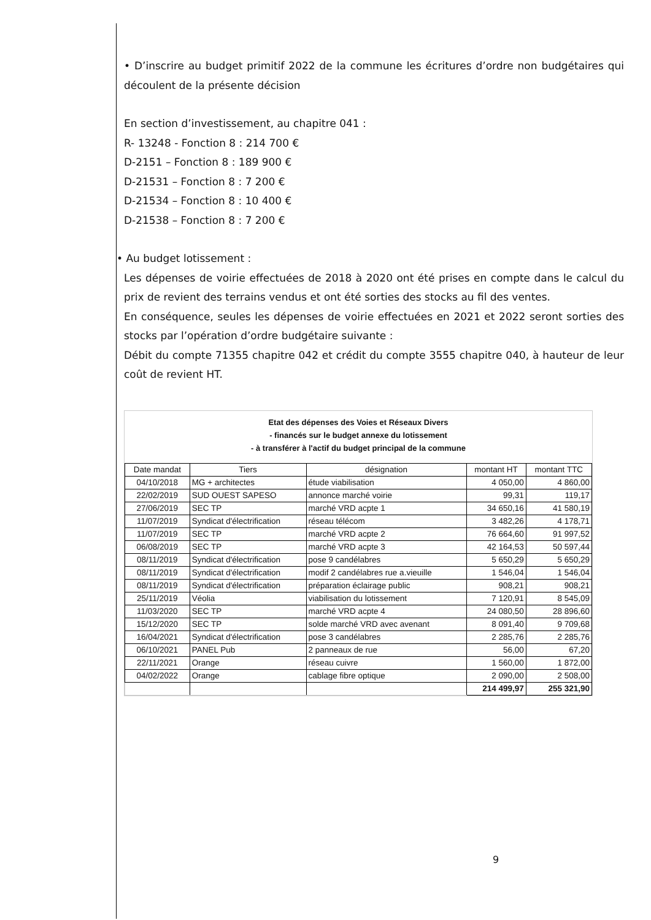• D’inscrire au budget primitif 2022 de la commune les écritures d’ordre non budgétaires qui découlent de la présente décision
En section d’investissement, au chapitre 041 :
R- 13248 - Fonction 8 : 214 700 €
D-2151 – Fonction 8 : 189 900 €
D-21531 – Fonction 8 : 7 200 €
D-21534 – Fonction 8 : 10 400 €
D-21538 – Fonction 8 : 7 200 €
• Au budget lotissement :
Les dépenses de voirie effectuées de 2018 à 2020 ont été prises en compte dans le calcul du prix de revient des terrains vendus et ont été sorties des stocks au fil des ventes.
En conséquence, seules les dépenses de voirie effectuées en 2021 et 2022 seront sorties des stocks par l’opération d’ordre budgétaire suivante :
Débit du compte 71355 chapitre 042 et crédit du compte 3555 chapitre 040, à hauteur de leur coût de revient HT.
Etat des dépenses des Voies et Réseaux Divers
- financés sur le budget annexe du lotissement
- à transférer à l'actif du budget principal de la commune
| Date mandat | Tiers | désignation | montant HT | montant TTC |
| --- | --- | --- | --- | --- |
| 04/10/2018 | MG + architectes | étude viabilisation | 4 050,00 | 4 860,00 |
| 22/02/2019 | SUD OUEST SAPESO | annonce marché voirie | 99,31 | 119,17 |
| 27/06/2019 | SEC TP | marché VRD acpte 1 | 34 650,16 | 41 580,19 |
| 11/07/2019 | Syndicat d'électrification | réseau télécom | 3 482,26 | 4 178,71 |
| 11/07/2019 | SEC TP | marché VRD acpte 2 | 76 664,60 | 91 997,52 |
| 06/08/2019 | SEC TP | marché VRD acpte 3 | 42 164,53 | 50 597,44 |
| 08/11/2019 | Syndicat d'électrification | pose 9 candélabres | 5 650,29 | 5 650,29 |
| 08/11/2019 | Syndicat d'électrification | modif 2 candélabres rue a.vieuille | 1 546,04 | 1 546,04 |
| 08/11/2019 | Syndicat d'électrification | préparation éclairage public | 908,21 | 908,21 |
| 25/11/2019 | Véolia | viabilisation du lotissement | 7 120,91 | 8 545,09 |
| 11/03/2020 | SEC TP | marché VRD acpte 4 | 24 080,50 | 28 896,60 |
| 15/12/2020 | SEC TP | solde marché VRD avec avenant | 8 091,40 | 9 709,68 |
| 16/04/2021 | Syndicat d'électrification | pose 3 candélabres | 2 285,76 | 2 285,76 |
| 06/10/2021 | PANEL Pub | 2 panneaux de rue | 56,00 | 67,20 |
| 22/11/2021 | Orange | réseau cuivre | 1 560,00 | 1 872,00 |
| 04/02/2022 | Orange | cablage fibre optique | 2 090,00 | 2 508,00 |
| | | | 214 499,97 | 255 321,90 |
9